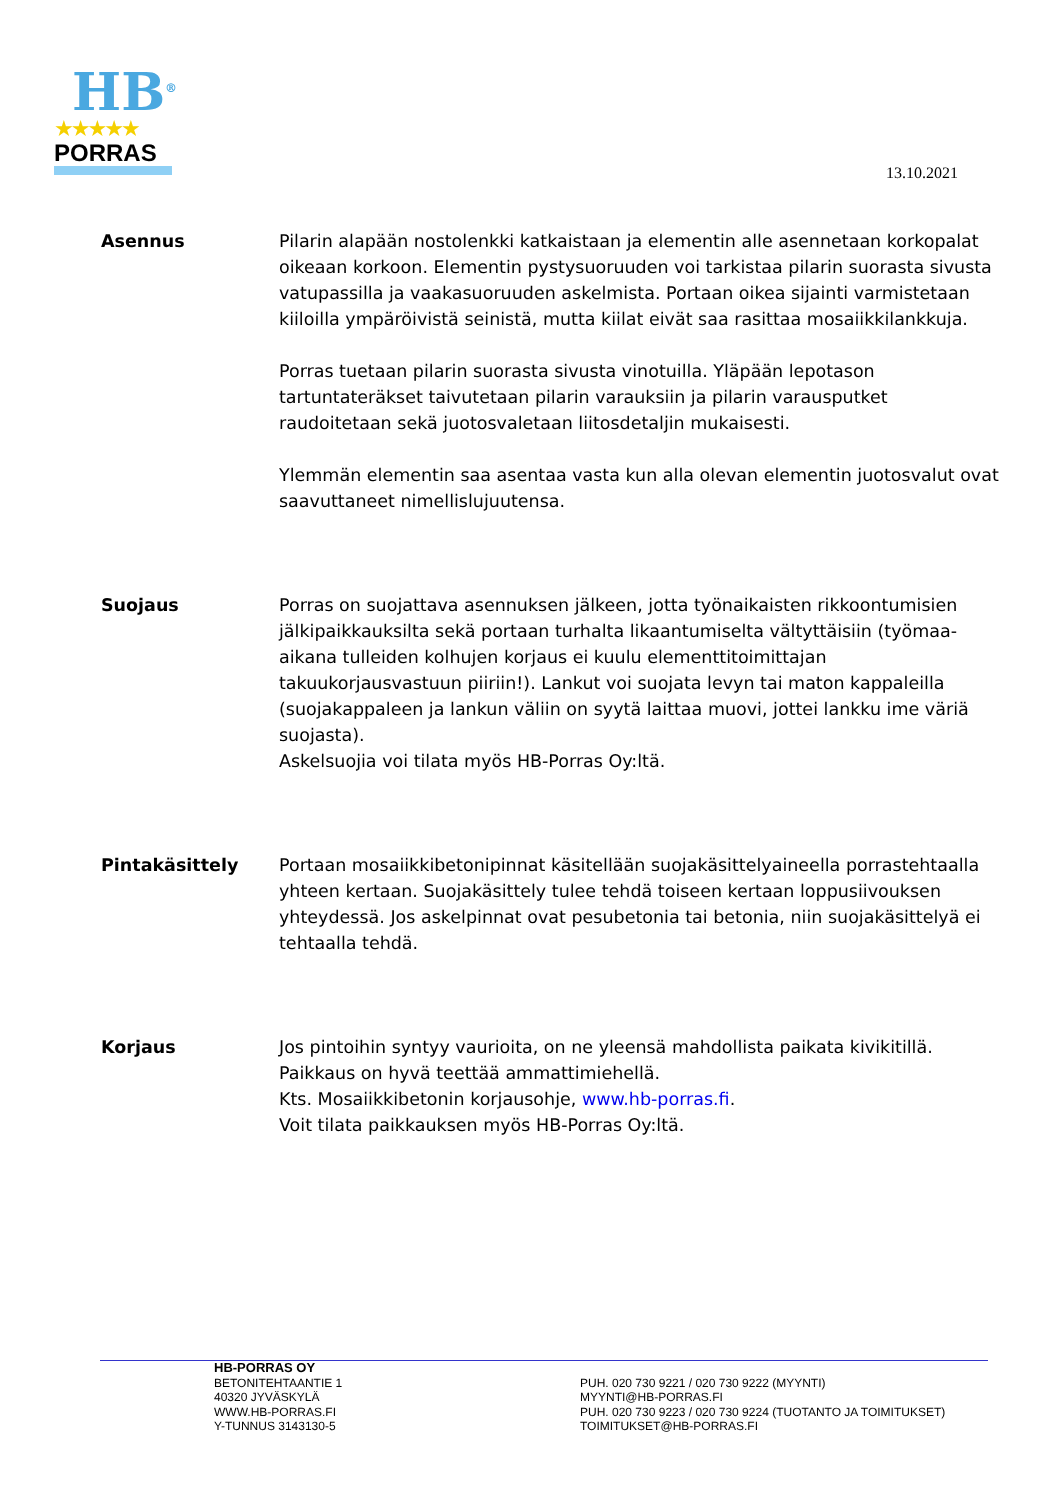HB<sup>®</sup>
★★★★★
PORRAS
13.10.2021
Asennus Pilarin alapään nostolenkki katkaistaan ja elementin alle asennetaan korkopalat oikeaan korkoon. Elementin pystysuoruuden voi tarkistaa pilarin suorasta sivusta vatupassilla ja vaakasuoruuden askelmista. Portaan oikea sijainti varmistetaan kiiloilla ympäröivistä seinistä, mutta kiilat eivät saa rasittaa mosaiikkilankkuja.
Porras tuetaan pilarin suorasta sivusta vinotuilla. Yläpään lepotason tartuntateräkset taivutetaan pilarin varauksiin ja pilarin varausputket raudoitetaan sekä juotosvaletaan liitosdetaljin mukaisesti.
Ylemmän elementin saa asentaa vasta kun alla olevan elementin juotosvalut ovat saavuttaneet nimellislujuutensa.
Suojaus Porras on suojattava asennuksen jälkeen, jotta työnaikaisten rikkoontumisien jälkipaikkauksilta sekä portaan turhalta likaantumiselta vältyttäisiin (työmaa-aikana tulleiden kolhujen korjaus ei kuulu elementtitoimittajan takuukorjausvastuun piiriin!). Lankut voi suojata levyn tai maton kappaleilla (suojakappaleen ja lankun väliin on syytä laittaa muovi, jottei lankku ime väriä suojasta).
Askelsuojia voi tilata myös HB-Porras Oy:ltä.
Pintakäsittely Portaan mosaiikkibetonipinnat käsitellään suojakäsittelyaineella porrastehtaalla yhteen kertaan. Suojakäsittely tulee tehdä toiseen kertaan loppusiivouksen yhteydessä. Jos askelpinnat ovat pesubetonia tai betonia, niin suojakäsittelyä ei tehtaalla tehdä.
Korjaus Jos pintoihin syntyy vaurioita, on ne yleensä mahdollista paikata kivikitillä.
Paikkaus on hyvä teettää ammattimiehellä.
Kts. Mosaiikkibetonin korjausohje, www.hb-porras.fi.
Voit tilata paikkauksen myös HB-Porras Oy:ltä.
HB-PORRAS OY
BETONITEHTAANTIE 1
40320 JYVÄSKYLÄ
WWW.HB-PORRAS.FI
Y-TUNNUS 3143130-5
PUH. 020 730 9221 / 020 730 9222 (MYYNTI)
MYYNTI@HB-PORRAS.FI
PUH. 020 730 9223 / 020 730 9224 (TUOTANTO JA TOIMITUKSET)
TOIMITUKSET@HB-PORRAS.FI